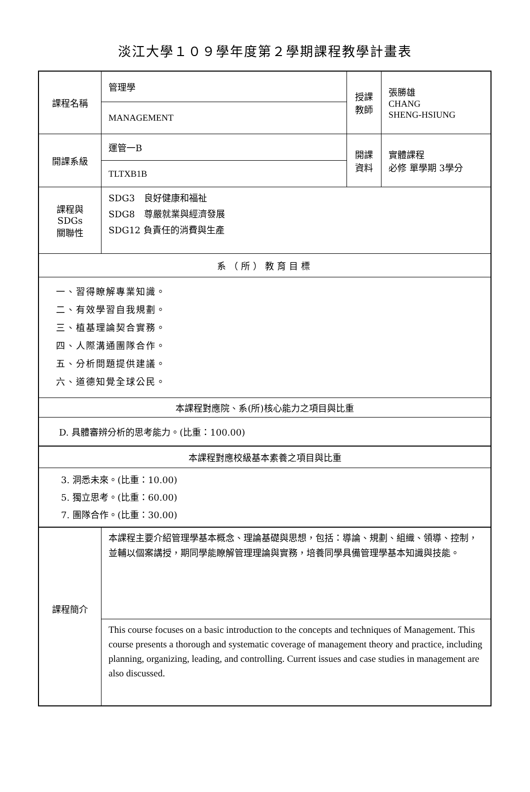淡江大學１０９學年度第２學期課程教學計畫表
| 課程名稱 | 管理學 | 授課 教師 | 張勝雄 CHANG SHENG-HSIUNG |
| | MANAGEMENT | | |
| 開課系級 | 運管一B | 開課 資料 | 實體課程 必修 單學期 3學分 |
| | TLTXB1B | | |
| 課程與SDGs 關聯性 | SDG3 良好健康和福祉 SDG8 尊嚴就業與經濟發展 SDG12 負責任的消費與生產 | | |
| 系（所）教育目標 | | | |
| 一、習得瞭解專業知識。 二、有效學習自我規劃。 三、植基理論契合實務。 四、人際溝通團隊合作。 五、分析問題提供建議。 六、道德知覺全球公民。 | | | |
| 本課程對應院、系(所)核心能力之項目與比重 | | | |
| D. 具體審辨分析的思考能力。(比重：100.00) | | | |
| 本課程對應校級基本素養之項目與比重 | | | |
| 3. 洞悉未來。(比重：10.00) 5. 獨立思考。(比重：60.00) 7. 團隊合作。(比重：30.00) | | | |
| 課程簡介 | 本課程主要介紹管理學基本概念、理論基礎與思想，包括：導論、規劃、組織、領導、控制，並輔以個案講授，期同學能瞭解管理理論與實務，培養同學具備管理學基本知識與技能。 | | |
| | This course focuses on a basic introduction to the concepts and techniques of Management. This course presents a thorough and systematic coverage of management theory and practice, including planning, organizing, leading, and controlling. Current issues and case studies in management are also discussed. | | |